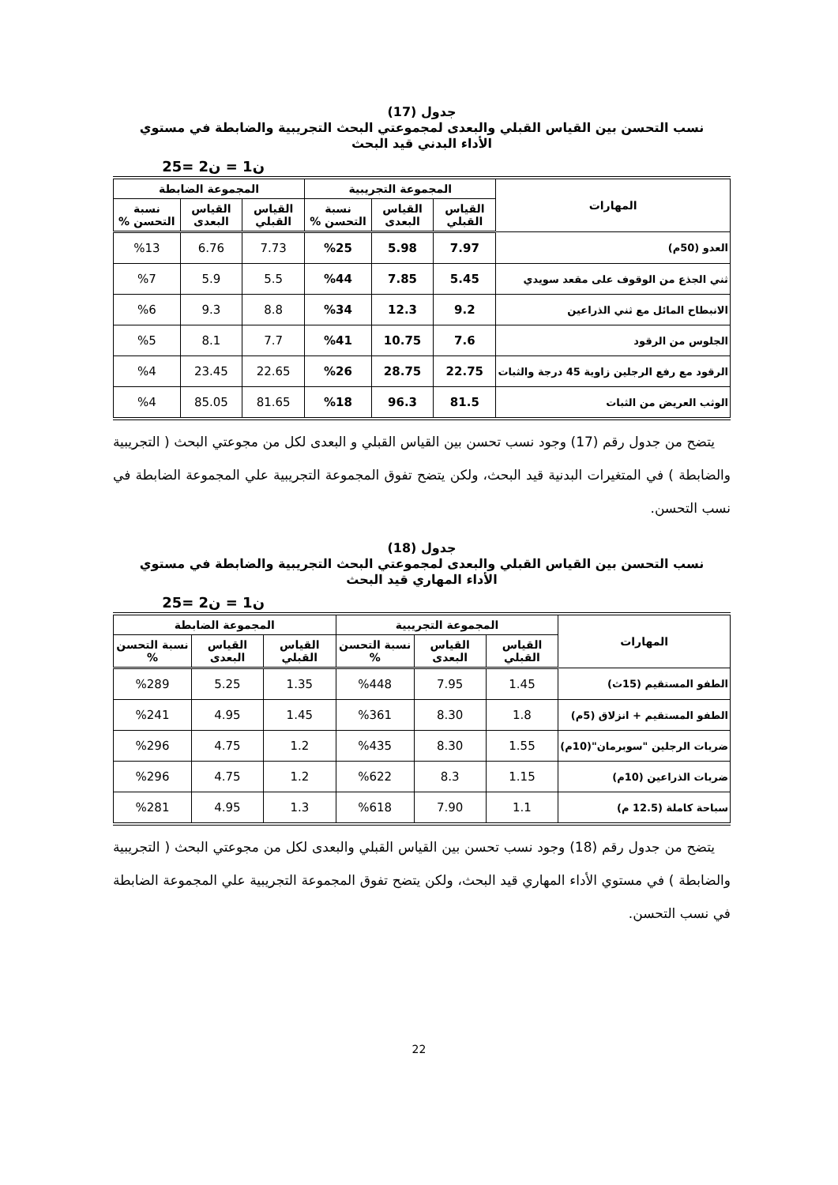جدول (17)
نسب التحسن بين القياس القبلي والبعدى لمجموعتي البحث التجريبية والضابطة في مستوي
الأداء البدني قيد البحث
ن1 = ن2 =25
| المهارات | المجموعة التجريبية | | | المجموعة الضابطة | | |
| --- | --- | --- | --- | --- | --- | --- |
| | القياس القبلي | القياس البعدى | نسبة التحسن % | القياس القبلي | القياس البعدى | نسبة التحسن % |
| العدو (50م) | 7.97 | 5.98 | %25 | 7.73 | 6.76 | %13 |
| ثني الجذع من الوقوف على مقعد سويدي | 5.45 | 7.85 | %44 | 5.5 | 5.9 | %7 |
| الانبطاح المائل مع ثني الذراعين | 9.2 | 12.3 | %34 | 8.8 | 9.3 | %6 |
| الجلوس من الرقود | 7.6 | 10.75 | %41 | 7.7 | 8.1 | %5 |
| الرقود مع رفع الرجلين زاوية 45 درجة والثبات | 22.75 | 28.75 | %26 | 22.65 | 23.45 | %4 |
| الوثب العريض من الثبات | 81.5 | 96.3 | %18 | 81.65 | 85.05 | %4 |
يتضح من جدول رقم (17) وجود نسب تحسن بين القياس القبلي و البعدى لكل من مجوعتي البحث ( التجريبية والضابطة ) في المتغيرات البدنية قيد البحث، ولكن يتضح تفوق المجموعة التجريبية علي المجموعة الضابطة في نسب التحسن.
جدول (18)
نسب التحسن بين القياس القبلي والبعدى لمجموعتي البحث التجريبية والضابطة في مستوي
الأداء المهاري قيد البحث
ن1 = ن2 =25
| المهارات | المجموعة التجريبية | | | المجموعة الضابطة | | |
| --- | --- | --- | --- | --- | --- | --- |
| | القياس القبلي | القياس البعدى | نسبة التحسن % | القياس القبلي | القياس البعدى | نسبة التحسن % |
| الطفو المستقيم (15ث) | 1.45 | 7.95 | %448 | 1.35 | 5.25 | %289 |
| الطفو المستقيم + انزلاق (5م) | 1.8 | 8.30 | %361 | 1.45 | 4.95 | %241 |
| ضربات الرجلين "سوبرمان"(10م) | 1.55 | 8.30 | %435 | 1.2 | 4.75 | %296 |
| ضربات الذراعين (10م) | 1.15 | 8.3 | %622 | 1.2 | 4.75 | %296 |
| سباحة كاملة (12.5 م) | 1.1 | 7.90 | %618 | 1.3 | 4.95 | %281 |
يتضح من جدول رقم (18) وجود نسب تحسن بين القياس القبلي والبعدى لكل من مجوعتي البحث ( التجريبية والضابطة ) في مستوي الأداء المهاري قيد البحث، ولكن يتضح تفوق المجموعة التجريبية علي المجموعة الضابطة في نسب التحسن.
22